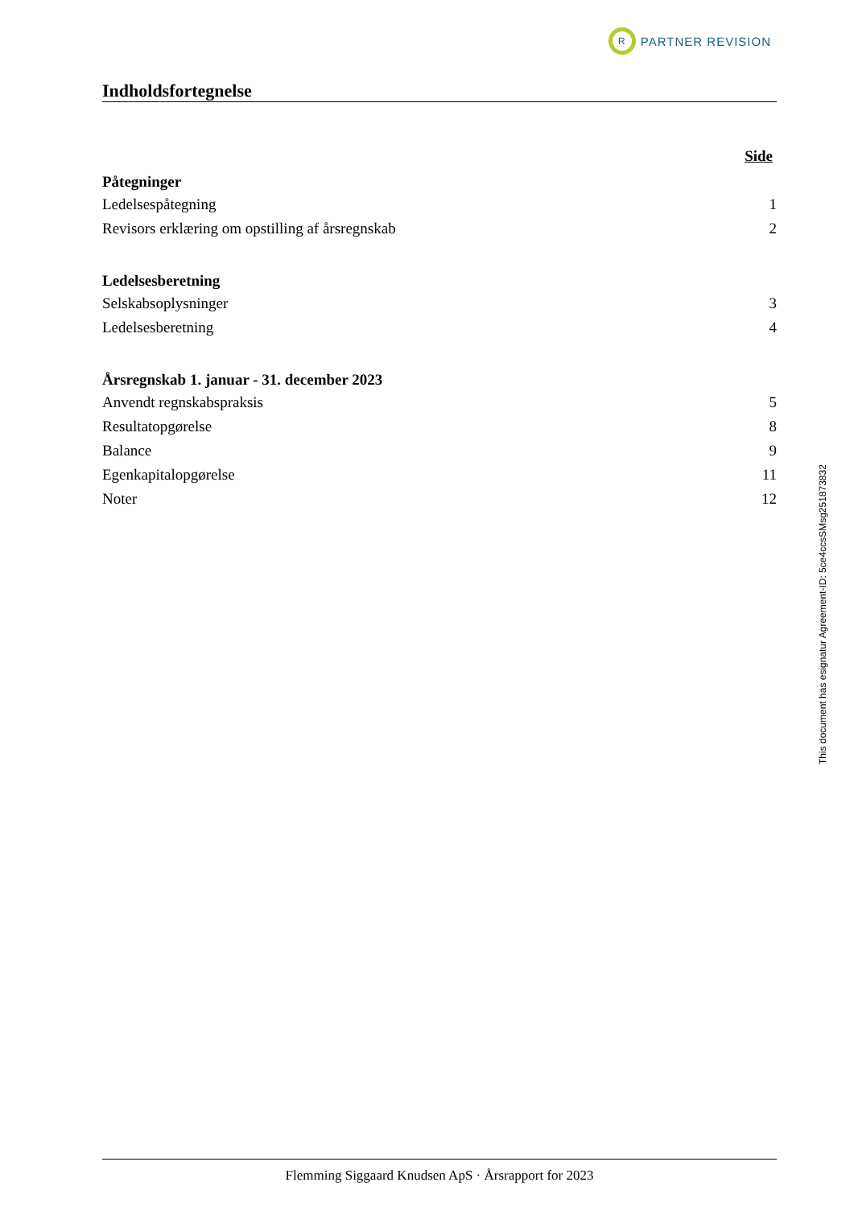R
PARTNER REVISION
Indholdsfortegnelse
Side
Påtegninger
Ledelsespåtegning 1
Revisors erklæring om opstilling af årsregnskab 2
Ledelsesberetning
Selskabsoplysninger 3
Ledelsesberetning 4
Årsregnskab 1. januar - 31. december 2023
Anvendt regnskabspraksis 5
Resultatopgørelse 8
Balance 9
Egenkapitalopgørelse 11
Noter 12
This document has esignatur Agreement-ID: 5ce4ccsSMsg251873832
Flemming Siggaard Knudsen ApS · Årsrapport for 2023